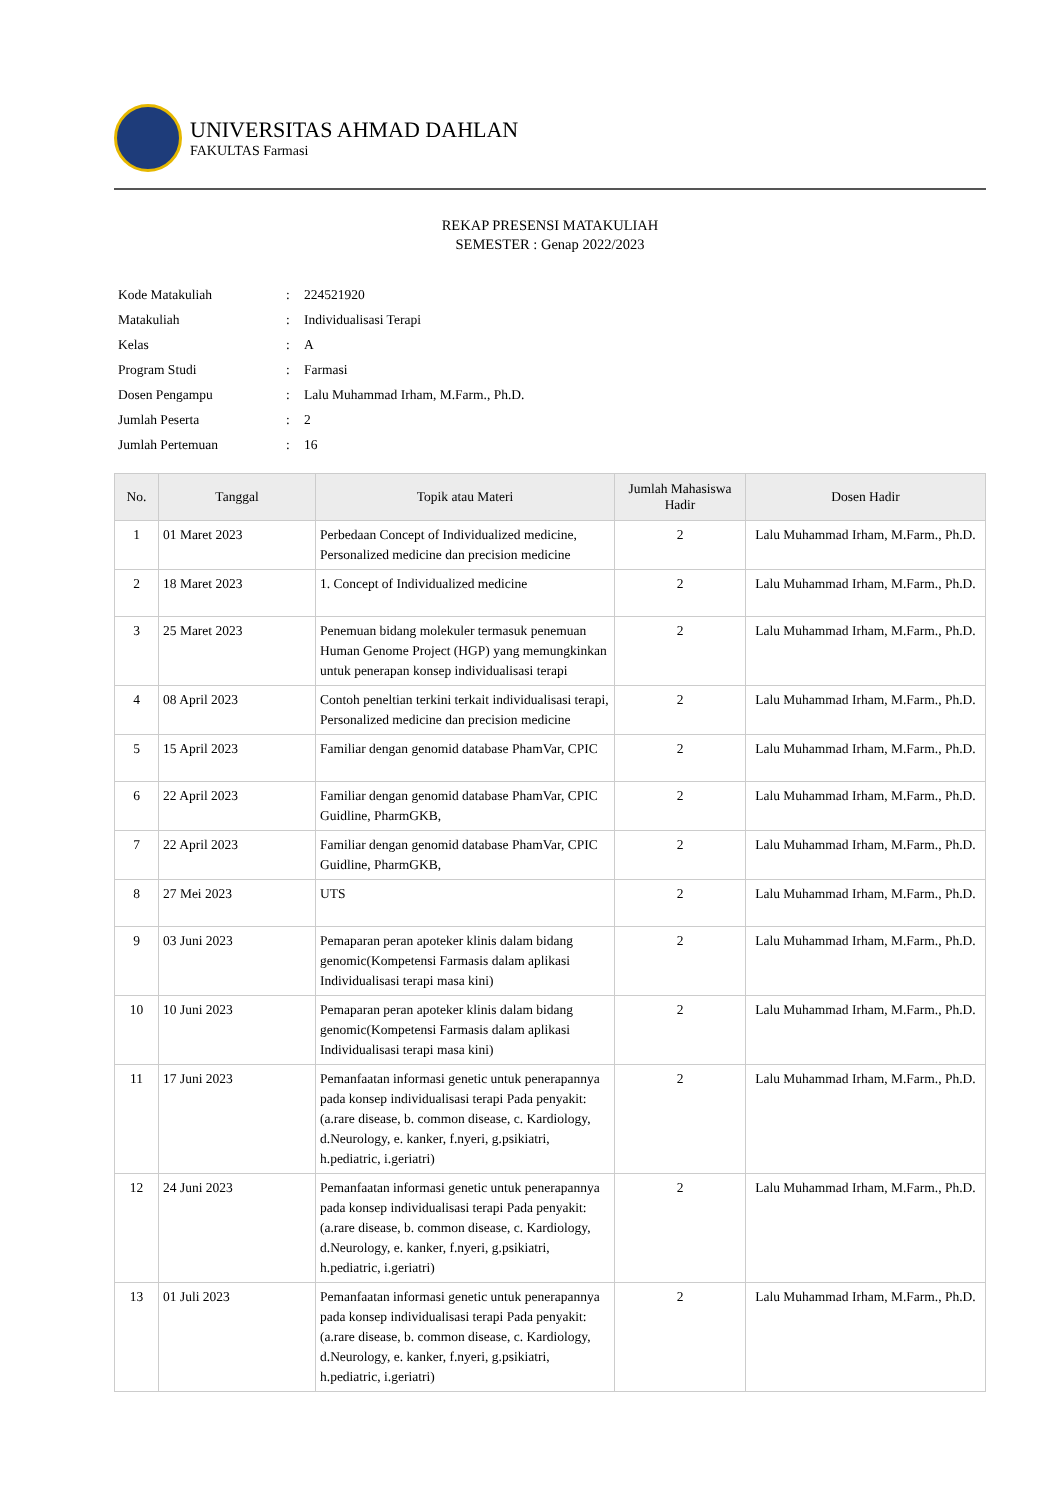UNIVERSITAS AHMAD DAHLAN
FAKULTAS Farmasi
REKAP PRESENSI MATAKULIAH
SEMESTER : Genap 2022/2023
| Kode Matakuliah | : | 224521920 |
| Matakuliah | : | Individualisasi Terapi |
| Kelas | : | A |
| Program Studi | : | Farmasi |
| Dosen Pengampu | : | Lalu Muhammad Irham, M.Farm., Ph.D. |
| Jumlah Peserta | : | 2 |
| Jumlah Pertemuan | : | 16 |
| No. | Tanggal | Topik atau Materi | Jumlah Mahasiswa Hadir | Dosen Hadir |
| --- | --- | --- | --- | --- |
| 1 | 01 Maret 2023 | Perbedaan Concept of Individualized medicine, Personalized medicine dan precision medicine | 2 | Lalu Muhammad Irham, M.Farm., Ph.D. |
| 2 | 18 Maret 2023 | 1. Concept of Individualized medicine | 2 | Lalu Muhammad Irham, M.Farm., Ph.D. |
| 3 | 25 Maret 2023 | Penemuan bidang molekuler termasuk penemuan Human Genome Project (HGP) yang memungkinkan untuk penerapan konsep individualisasi terapi | 2 | Lalu Muhammad Irham, M.Farm., Ph.D. |
| 4 | 08 April 2023 | Contoh peneltian terkini terkait individualisasi terapi, Personalized medicine dan precision medicine | 2 | Lalu Muhammad Irham, M.Farm., Ph.D. |
| 5 | 15 April 2023 | Familiar dengan genomid database PhamVar, CPIC | 2 | Lalu Muhammad Irham, M.Farm., Ph.D. |
| 6 | 22 April 2023 | Familiar dengan genomid database PhamVar, CPIC Guidline, PharmGKB, | 2 | Lalu Muhammad Irham, M.Farm., Ph.D. |
| 7 | 22 April 2023 | Familiar dengan genomid database PhamVar, CPIC Guidline, PharmGKB, | 2 | Lalu Muhammad Irham, M.Farm., Ph.D. |
| 8 | 27 Mei 2023 | UTS | 2 | Lalu Muhammad Irham, M.Farm., Ph.D. |
| 9 | 03 Juni 2023 | Pemaparan peran apoteker klinis dalam bidang genomic(Kompetensi Farmasis dalam aplikasi Individualisasi terapi masa kini) | 2 | Lalu Muhammad Irham, M.Farm., Ph.D. |
| 10 | 10 Juni 2023 | Pemaparan peran apoteker klinis dalam bidang genomic(Kompetensi Farmasis dalam aplikasi Individualisasi terapi masa kini) | 2 | Lalu Muhammad Irham, M.Farm., Ph.D. |
| 11 | 17 Juni 2023 | Pemanfaatan informasi genetic untuk penerapannya pada konsep individualisasi terapi Pada penyakit: (a.rare disease, b. common disease, c. Kardiology, d.Neurology, e. kanker, f.nyeri, g.psikiatri, h.pediatric, i.geriatri) | 2 | Lalu Muhammad Irham, M.Farm., Ph.D. |
| 12 | 24 Juni 2023 | Pemanfaatan informasi genetic untuk penerapannya pada konsep individualisasi terapi Pada penyakit: (a.rare disease, b. common disease, c. Kardiology, d.Neurology, e. kanker, f.nyeri, g.psikiatri, h.pediatric, i.geriatri) | 2 | Lalu Muhammad Irham, M.Farm., Ph.D. |
| 13 | 01 Juli 2023 | Pemanfaatan informasi genetic untuk penerapannya pada konsep individualisasi terapi Pada penyakit: (a.rare disease, b. common disease, c. Kardiology, d.Neurology, e. kanker, f.nyeri, g.psikiatri, h.pediatric, i.geriatri) | 2 | Lalu Muhammad Irham, M.Farm., Ph.D. |